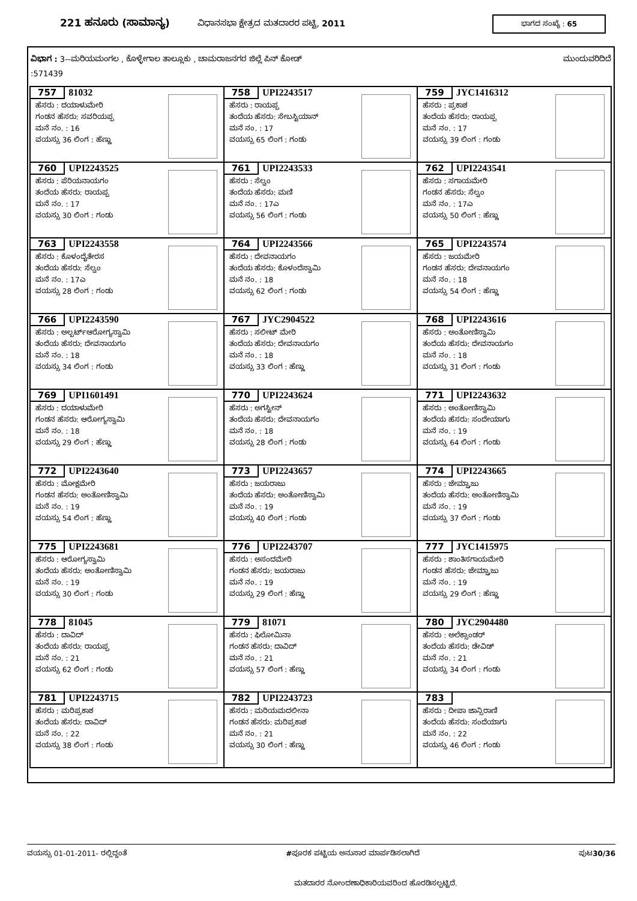221 ಹನೂರು (ಸಾಮಾನ್ಯ) ವಿಧಾನಸಭಾ ಕ್ಷೇತ್ರದ ಮತದಾರರ ಪಟ್ಟಿ, 2011
ಭಾಗದ ಸಂಖ್ಯೆ : 65
ವಿಭಾಗ : 3--ಮರಿಯಮಂಗಲ , ಕೊಳ್ಳೇಗಾಲ ತಾಲ್ಲೂಕು , ಚಾಮರಾಜನಗರ ಜಿಲ್ಲೆ ಪಿನ್ ಕೋಡ್ ಮುಂದುವರಿದಿದೆ
:571439
| 757 81032 ಹೆಸರು : ದಯಾಳುಮೇರಿ ಗಂಡನ ಹೆಸರು: ಸವರಿಯಪ್ಪ ಮನೆ ನಂ. : 16 ವಯಸ್ಸು 36 ಲಿಂಗ : ಹೆಣ್ಣು | 758 UPI2243517 ಹೆಸರು : ರಾಯಪ್ಪ ತಂದೆಯ ಹೆಸರು: ಸೇಬಸ್ಟಿಯಾನ್ ಮನೆ ನಂ. : 17 ವಯಸ್ಸು 65 ಲಿಂಗ : ಗಂಡು | 759 JYC1416312 ಹೆಸರು : ಪ್ರಕಾಶ ತಂದೆಯ ಹೆಸರು: ರಾಯಪ್ಪ ಮನೆ ನಂ. : 17 ವಯಸ್ಸು 39 ಲಿಂಗ : ಗಂಡು |
| 760 UPI2243525 ಹೆಸರು : ಪೆರಿಯನಾಯಗಂ ತಂದೆಯ ಹೆಸರು: ರಾಯಪ್ಪ ಮನೆ ನಂ. : 17 ವಯಸ್ಸು 30 ಲಿಂಗ : ಗಂಡು | 761 UPI2243533 ಹೆಸರು : ಸೆಲ್ವಂ ತಂದೆಯ ಹೆಸರು: ಮಣಿ ಮನೆ ನಂ. : 17ಎ ವಯಸ್ಸು 56 ಲಿಂಗ : ಗಂಡು | 762 UPI2243541 ಹೆಸರು : ಸಗಾಯಮೇರಿ ಗಂಡನ ಹೆಸರು: ಸೆಲ್ವಂ ಮನೆ ನಂ. : 17ಎ ವಯಸ್ಸು 50 ಲಿಂಗ : ಹೆಣ್ಣು |
| 763 UPI2243558 ಹೆಸರು : ಕೊಳಂದೈತೇರಸ ತಂದೆಯ ಹೆಸರು: ಸೆಲ್ವಂ ಮನೆ ನಂ. : 17ಎ ವಯಸ್ಸು 28 ಲಿಂಗ : ಗಂಡು | 764 UPI2243566 ಹೆಸರು : ದೇವನಾಯಗಂ ತಂದೆಯ ಹೆಸರು: ಕೊಳಂದೆಸ್ವಾಮಿ ಮನೆ ನಂ. : 18 ವಯಸ್ಸು 62 ಲಿಂಗ : ಗಂಡು | 765 UPI2243574 ಹೆಸರು : ಜಯಮೇರಿ ಗಂಡನ ಹೆಸರು: ದೇವನಾಯಗಂ ಮನೆ ನಂ. : 18 ವಯಸ್ಸು 54 ಲಿಂಗ : ಹೆಣ್ಣು |
| 766 UPI2243590 ಹೆಸರು : ಅಲ್ಬರ್ಟ್ಆರೋಗ್ಯಸ್ವಾಮಿ ತಂದೆಯ ಹೆಸರು: ದೇವನಾಯಗಂ ಮನೆ ನಂ. : 18 ವಯಸ್ಸು 34 ಲಿಂಗ : ಗಂಡು | 767 JYC2904522 ಹೆಸರು : ಸಲೀಟ್ ಮೇರಿ ತಂದೆಯ ಹೆಸರು: ದೇವನಾಯಗಂ ಮನೆ ನಂ. : 18 ವಯಸ್ಸು 33 ಲಿಂಗ : ಹೆಣ್ಣು | 768 UPI2243616 ಹೆಸರು : ಅಂತೋಣಿಸ್ವಾಮಿ ತಂದೆಯ ಹೆಸರು: ದೇವನಾಯಗಂ ಮನೆ ನಂ. : 18 ವಯಸ್ಸು 31 ಲಿಂಗ : ಗಂಡು |
| 769 UPI1601491 ಹೆಸರು : ದಯಾಳುಮೇರಿ ಗಂಡನ ಹೆಸರು: ಆರೋಗ್ಯಸ್ವಾಮಿ ಮನೆ ನಂ. : 18 ವಯಸ್ಸು 29 ಲಿಂಗ : ಹೆಣ್ಣು | 770 UPI2243624 ಹೆಸರು : ಅಗಸ್ಟೀನ್ ತಂದೆಯ ಹೆಸರು: ದೇವನಾಯಗಂ ಮನೆ ನಂ. : 18 ವಯಸ್ಸು 28 ಲಿಂಗ : ಗಂಡು | 771 UPI2243632 ಹೆಸರು : ಅಂತೋಣಿಸ್ವಾಮಿ ತಂದೆಯ ಹೆಸರು: ಸಂದೇಯಾಗು ಮನೆ ನಂ. : 19 ವಯಸ್ಸು 64 ಲಿಂಗ : ಗಂಡು |
| 772 UPI2243640 ಹೆಸರು : ಮೋಕ್ಷಮೇರಿ ಗಂಡನ ಹೆಸರು: ಅಂತೋಣಿಸ್ವಾಮಿ ಮನೆ ನಂ. : 19 ವಯಸ್ಸು 54 ಲಿಂಗ : ಹೆಣ್ಣು | 773 UPI2243657 ಹೆಸರು : ಜಯರಾಜು ತಂದೆಯ ಹೆಸರು: ಅಂತೋಣಿಸ್ವಾಮಿ ಮನೆ ನಂ. : 19 ವಯಸ್ಸು 40 ಲಿಂಗ : ಗಂಡು | 774 UPI2243665 ಹೆಸರು : ಜೇಮ್ಸ್ರಾಜು ತಂದೆಯ ಹೆಸರು: ಅಂತೋಣಿಸ್ವಾಮಿ ಮನೆ ನಂ. : 19 ವಯಸ್ಸು 37 ಲಿಂಗ : ಗಂಡು |
| 775 UPI2243681 ಹೆಸರು : ಆರೋಗ್ಯಸ್ವಾಮಿ ತಂದೆಯ ಹೆಸರು: ಅಂತೋಣಿಸ್ವಾಮಿ ಮನೆ ನಂ. : 19 ವಯಸ್ಸು 30 ಲಿಂಗ : ಗಂಡು | 776 UPI2243707 ಹೆಸರು : ಅಸಂದಮೇರಿ ಗಂಡನ ಹೆಸರು: ಜಯರಾಜು ಮನೆ ನಂ. : 19 ವಯಸ್ಸು 29 ಲಿಂಗ : ಹೆಣ್ಣು | 777 JYC1415975 ಹೆಸರು : ಶಾಂತಿಸಗಾಯಮೇರಿ ಗಂಡನ ಹೆಸರು: ಜೇಮ್ಸ್ರಾಜು ಮನೆ ನಂ. : 19 ವಯಸ್ಸು 29 ಲಿಂಗ : ಹೆಣ್ಣು |
| 778 81045 ಹೆಸರು : ದಾವಿದ್ ತಂದೆಯ ಹೆಸರು: ರಾಯಪ್ಪ ಮನೆ ನಂ. : 21 ವಯಸ್ಸು 62 ಲಿಂಗ : ಗಂಡು | 779 81071 ಹೆಸರು : ಫಿಲೋಮಿನಾ ಗಂಡನ ಹೆಸರು: ದಾವಿದ್ ಮನೆ ನಂ. : 21 ವಯಸ್ಸು 57 ಲಿಂಗ : ಹೆಣ್ಣು | 780 JYC2904480 ಹೆಸರು : ಅಲೆಕ್ಸಾಂಡರ್ ತಂದೆಯ ಹೆಸರು: ಡೇವಿಡ್ ಮನೆ ನಂ. : 21 ವಯಸ್ಸು 34 ಲಿಂಗ : ಗಂಡು |
| 781 UPI2243715 ಹೆಸರು : ಮರಿಪ್ರಕಾಶ ತಂದೆಯ ಹೆಸರು: ದಾವಿದ್ ಮನೆ ನಂ. : 22 ವಯಸ್ಸು 38 ಲಿಂಗ : ಗಂಡು | 782 UPI2243723 ಹೆಸರು : ಮರಿಯಮದಲೀನಾ ಗಂಡನ ಹೆಸರು: ಮರಿಪ್ರಕಾಶ ಮನೆ ನಂ. : 21 ವಯಸ್ಸು 30 ಲಿಂಗ : ಹೆಣ್ಣು | 783 ಹೆಸರು : ದೀಪಾ ಜಾನ್ಸಿರಾಣಿ ತಂದೆಯ ಹೆಸರು: ಸಂದೆಯಾಗು ಮನೆ ನಂ. : 22 ವಯಸ್ಸು 46 ಲಿಂಗ : ಗಂಡು |
ವಯಸ್ಸು 01-01-2011- ರಲ್ಲಿದ್ದಂತೆ #ಪೂರಕ ಪಟ್ಟಿಯ ಅನುಸಾರ ಮಾರ್ಪಡಿಸಲಾಗಿದೆ ಪುಟ30/36
ಮತದಾರರ ನೋಂದಣಾಧಿಕಾರಿಯವರಿಂದ ಹೊರಡಿಸಲ್ಪಟ್ಟಿದೆ.